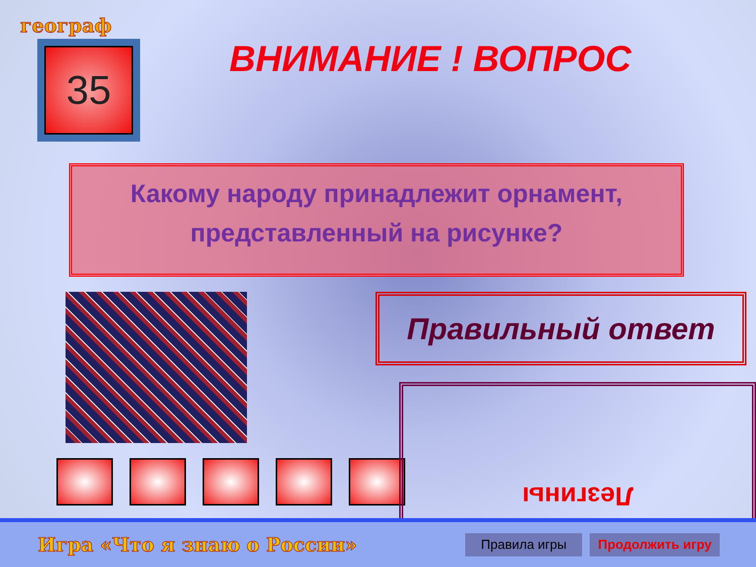географ
35
ВНИМАНИЕ ! ВОПРОС
Какому народу принадлежит орнамент,
представленный на рисунке?
Правильный ответ
Лезгины
Игра «Что я знаю о России»
Правила игры Продолжить игру